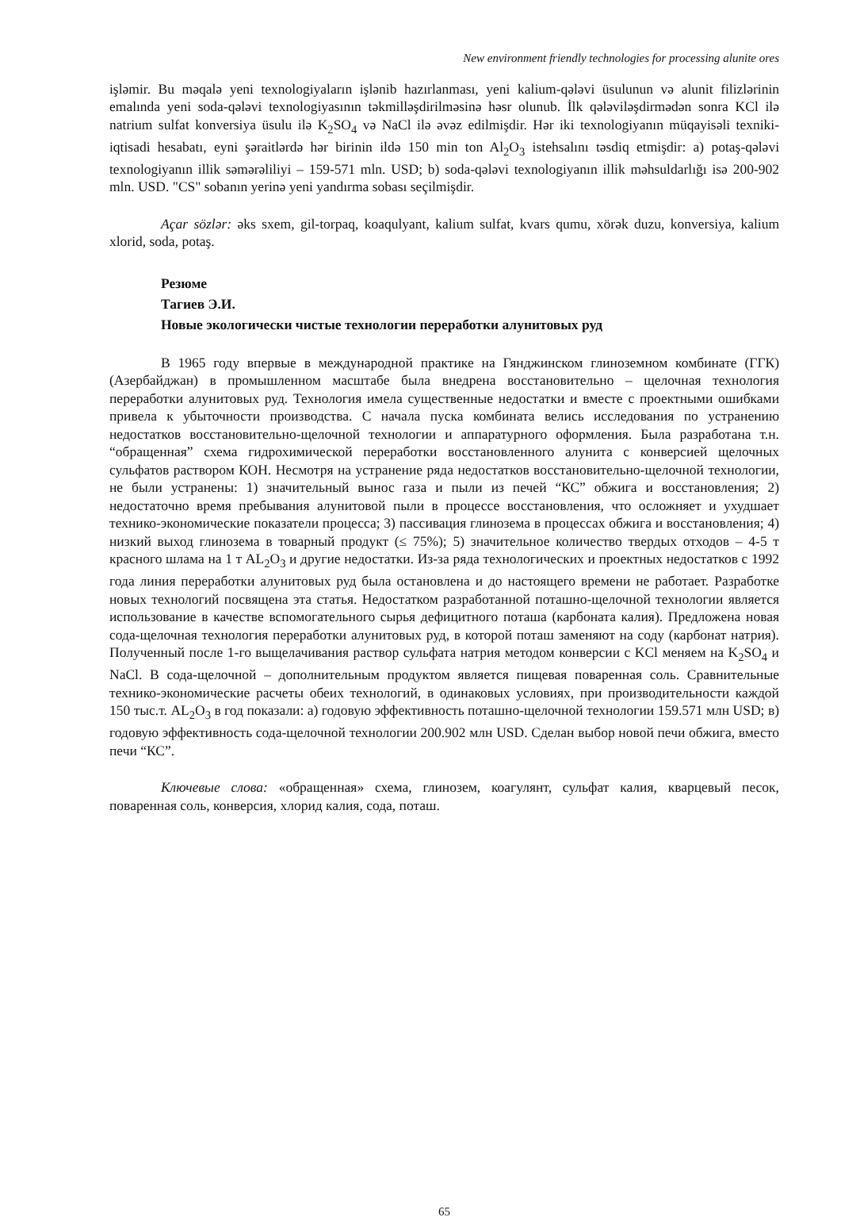New environment friendly technologies for processing alunite ores
işləmir. Bu məqalə yeni texnologiyaların işlənib hazırlanması, yeni kalium-qələvi üsulunun və alunit filizlərinin emalında yeni soda-qələvi texnologiyasının təkmilləşdirilməsinə həsr olunub. İlk qələviləşdirmədən sonra KCl ilə natrium sulfat konversiya üsulu ilə K<sub>2</sub>SO<sub>4</sub> və NaCl ilə əvəz edilmişdir. Hər iki texnologiyanın müqayisəli texniki-iqtisadi hesabatı, eyni şəraitlərdə hər birinin ildə 150 min ton Al<sub>2</sub>O<sub>3</sub> istehsalını təsdiq etmişdir: a) potaş-qələvi texnologiyanın illik səmərəliliyi – 159-571 mln. USD; b) soda-qələvi texnologiyanın illik məhsuldarlığı isə 200-902 mln. USD. "CS" sobanın yerinə yeni yandırma sobası seçilmişdir.
Açar sözlər: əks sxem, gil-torpaq, koaqulyant, kalium sulfat, kvars qumu, xörək duzu, konversiya, kalium xlorid, soda, potaş.
Резюме
Тагиев Э.И.
Новые экологически чистые технологии переработки алунитовых руд
В 1965 году впервые в международной практике на Гянджинском глиноземном комбинате (ГГК) (Азербайджан) в промышленном масштабе была внедрена восстановительно – щелочная технология переработки алунитовых руд. Технология имела существенные недостатки и вместе с проектными ошибками привела к убыточности производства. С начала пуска комбината велись исследования по устранению недостатков восстановительно-щелочной технологии и аппаратурного оформления. Была разработана т.н. “обращенная” схема гидрохимической переработки восстановленного алунита с конверсией щелочных сульфатов раствором КОН. Несмотря на устранение ряда недостатков восстановительно-щелочной технологии, не были устранены: 1) значительный вынос газа и пыли из печей “КС” обжига и восстановления; 2) недостаточно время пребывания алунитовой пыли в процессе восстановления, что осложняет и ухудшает технико-экономические показатели процесса; 3) пассивация глинозема в процессах обжига и восстановления; 4) низкий выход глинозема в товарный продукт (≤ 75%); 5) значительное количество твердых отходов – 4-5 т красного шлама на 1 т AL<sub>2</sub>O<sub>3</sub> и другие недостатки. Из-за ряда технологических и проектных недостатков с 1992 года линия переработки алунитовых руд была остановлена и до настоящего времени не работает. Разработке новых технологий посвящена эта статья. Недостатком разработанной поташно-щелочной технологии является использование в качестве вспомогательного сырья дефицитного поташа (карбоната калия). Предложена новая сода-щелочная технология переработки алунитовых руд, в которой поташ заменяют на соду (карбонат натрия). Полученный после 1-го выщелачивания раствор сульфата натрия методом конверсии с KCl меняем на K<sub>2</sub>SO<sub>4</sub> и NaCl. В сода-щелочной – дополнительным продуктом является пищевая поваренная соль. Сравнительные технико-экономические расчеты обеих технологий, в одинаковых условиях, при производительности каждой 150 тыс.т. AL<sub>2</sub>O<sub>3</sub> в год показали: а) годовую эффективность поташно-щелочной технологии 159.571 млн USD; в) годовую эффективность сода-щелочной технологии 200.902 млн USD. Сделан выбор новой печи обжига, вместо печи “КС”.
Ключевые слова: «обращенная» схема, глинозем, коагулянт, сульфат калия, кварцевый песок, поваренная соль, конверсия, хлорид калия, сода, поташ.
65